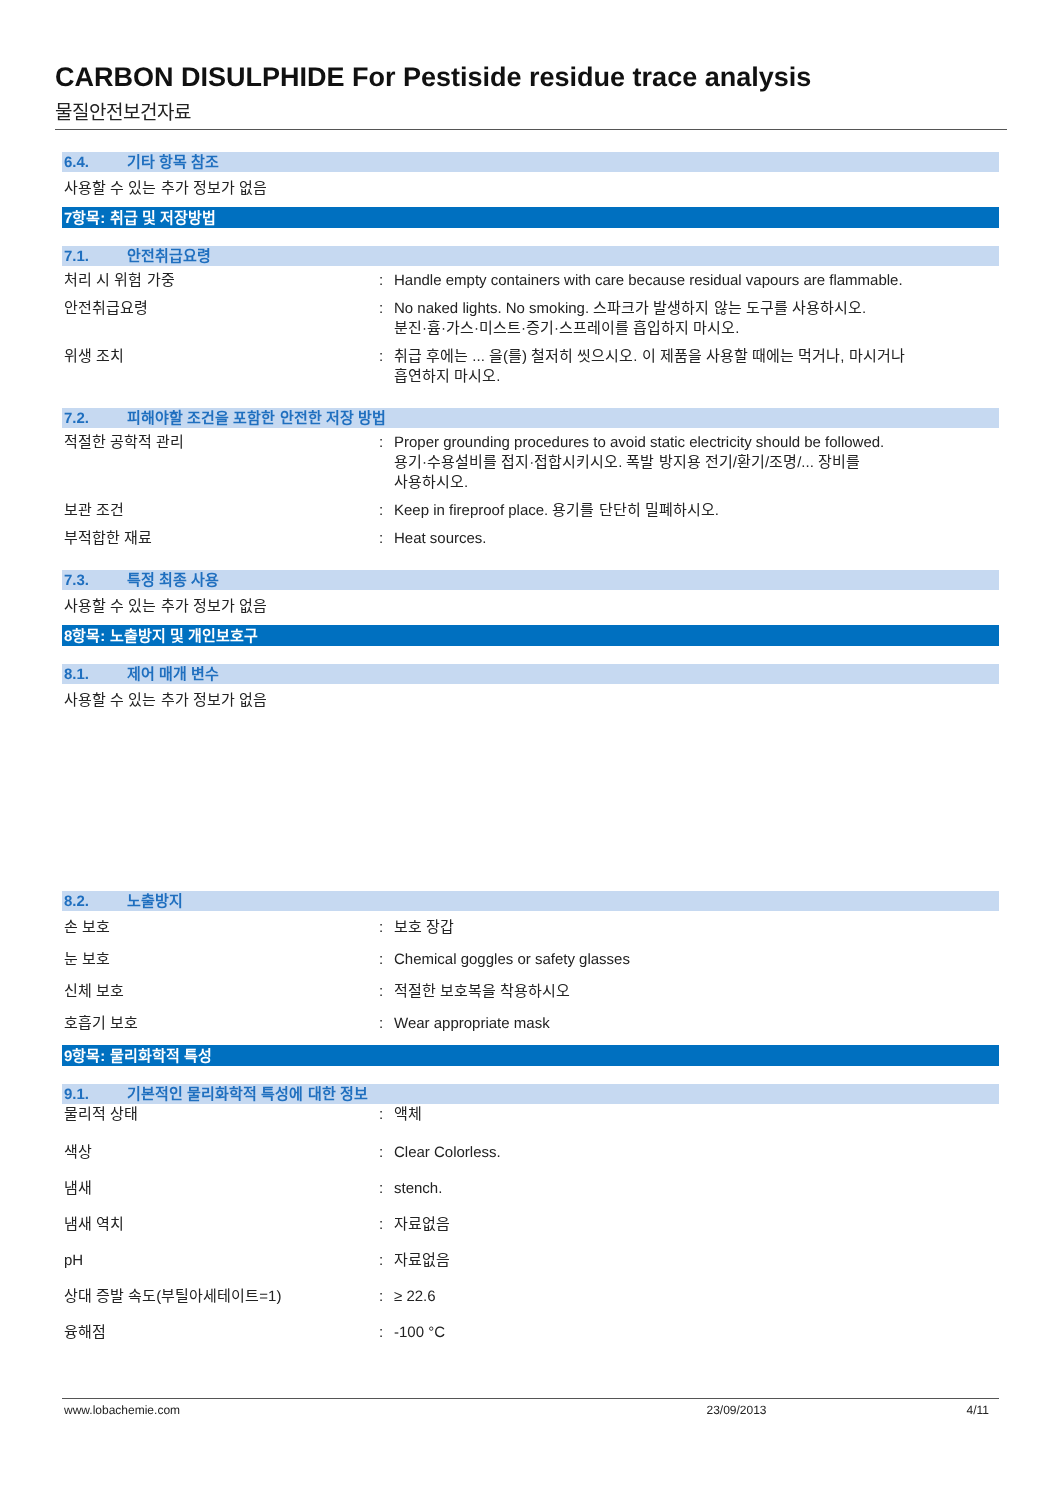CARBON DISULPHIDE For Pestiside residue trace analysis
물질안전보건자료
6.4. 기타 항목 참조
사용할 수 있는 추가 정보가 없음
7항목: 취급 및 저장방법
7.1. 안전취급요령
처리 시 위험 가중 : Handle empty containers with care because residual vapours are flammable.
안전취급요령 : No naked lights. No smoking. 스파크가 발생하지 않는 도구를 사용하시오.
분진·흄·가스·미스트·증기·스프레이를 흡입하지 마시오.
위생 조치 : 취급 후에는 ... 을(를) 철저히 씻으시오. 이 제품을 사용할 때에는 먹거나, 마시거나
흡연하지 마시오.
7.2. 피해야할 조건을 포함한 안전한 저장 방법
적절한 공학적 관리 : Proper grounding procedures to avoid static electricity should be followed.
용기·수용설비를 접지·접합시키시오. 폭발 방지용 전기/환기/조명/... 장비를
사용하시오.
보관 조건 : Keep in fireproof place. 용기를 단단히 밀폐하시오.
부적합한 재료 : Heat sources.
7.3. 특정 최종 사용
사용할 수 있는 추가 정보가 없음
8항목: 노출방지 및 개인보호구
8.1. 제어 매개 변수
사용할 수 있는 추가 정보가 없음
8.2. 노출방지
손 보호 : 보호 장갑
눈 보호 : Chemical goggles or safety glasses
신체 보호 : 적절한 보호복을 착용하시오
호흡기 보호 : Wear appropriate mask
9항목: 물리화학적 특성
9.1. 기본적인 물리화학적 특성에 대한 정보
물리적 상태 : 액체
색상 : Clear Colorless.
냄새 : stench.
냄새 역치 : 자료없음
pH : 자료없음
상대 증발 속도(부틸아세테이트=1) : ≥ 22.6
융해점 : -100 °C
www.lobachemie.com 23/09/2013 4/11